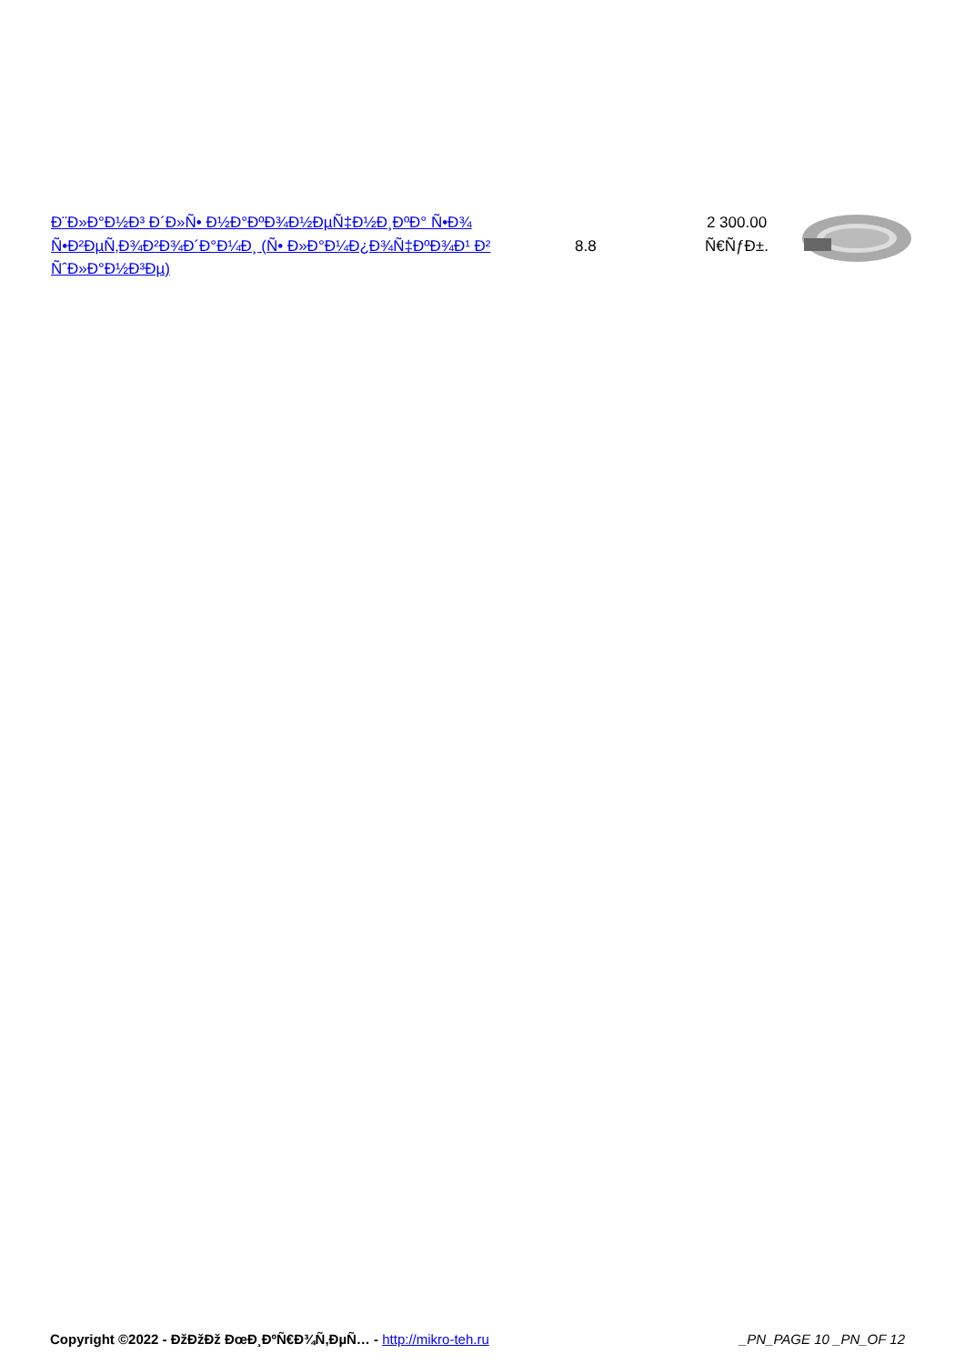| Ð¨Ð»Ð°Ð½Ð³ Ð´Ð»Ñ• Ð½Ð°ÐºÐ¾Ð½ÐµÑ‡Ð½Ð¸ÐºÐ° Ñ•Ð¾ Ñ•Ð²ÐµÑ‚Ð¾Ð²Ð¾Ð´Ð°Ð¼Ð¸ (Ñ• Ð»Ð°Ð¼Ð¿Ð¾Ñ‡ÐºÐ¾Ð¹ Ð² ÑˆÐ»Ð°Ð½Ð³Ðµ) | 8.8 | 2 300.00 Ñ€ÑƒÐ±. | |
Copyright ©2022 - ÐžÐžÐž ÐœÐ¸ÐºÑ€Ð¾Ñ‚ÐµÑ… - http://mikro-teh.ru _PN_PAGE 10 _PN_OF 12